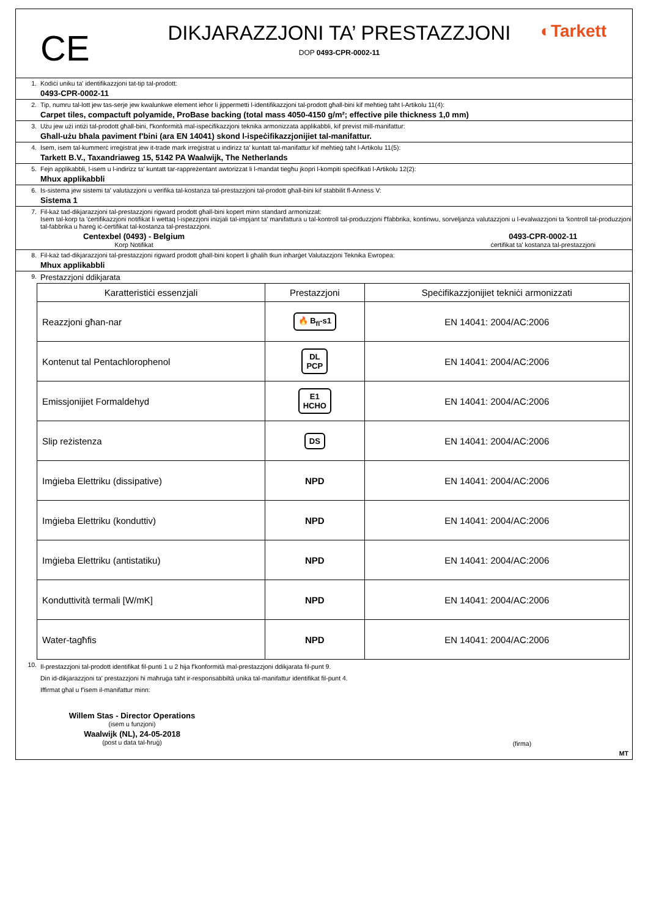CE
DIKJARAZZJONI TA’ PRESTAZZJONI
DOP 0493-CPR-0002-11
◐Tarkett
1. Kodiċi uniku ta' identifikazzjoni tat-tip tal-prodott:
0493-CPR-0002-11
2. Tip, numru tal-lott jew tas-serje jew kwalunkwe element ieħor li jippermetti l-identifikazzjoni tal-prodott għall-bini kif meħtieġ taħt l-Artikolu 11(4):
Carpet tiles, compactuft polyamide, ProBase backing (total mass 4050-4150 g/m²; effective pile thickness 1,0 mm)
3. Użu jew użi intiżi tal-prodott għall-bini, f'konformità mal-ispeċifikazzjoni teknika armonizzata applikabbli, kif previst mill-manifattur:
Għall-użu bħala paviment f'bini (ara EN 14041) skond l-ispeċifikazzjonijiet tal-manifattur.
4. Isem, isem tal-kummerċ irreġistrat jew it-trade mark irreġistrat u indirizz ta' kuntatt tal-manifattur kif meħtieġ taħt l-Artikolu 11(5):
Tarkett B.V., Taxandriaweg 15, 5142 PA Waalwijk, The Netherlands
5. Fejn applikabbli, l-isem u l-indirizz ta' kuntatt tar-rappreżentant awtorizzat li l-mandat tiegħu jkopri l-kompiti speċifikati l-Artikolu 12(2):
Mhux applikabbli
6. Is-sistema jew sistemi ta' valutazzjoni u verifika tal-kostanza tal-prestazzjoni tal-prodott għall-bini kif stabbilit fl-Anness V:
Sistema 1
7. Fil-każ tad-dikjarazzjoni tal-prestazzjoni rigward prodott għall-bini kopert minn standard armonizzat:
Isem tal-korp ta 'ċertifikazzjoni notifikat li wettaq l-ispezzjoni inizjali tal-impjant ta' manifattura u tal-kontroll tal-produzzjoni f'fabbrika, kontinwu, sorveljanza valutazzjoni u l-evalwazzjoni ta 'kontroll tal-produzzjoni tal-fabbrika u ħareġ iċ-ċertifikat tal-kostanza tal-prestazzjoni.
Centexbel (0493) - Belgium
Korp Notifikat
0493-CPR-0002-11
ċertifikat ta' kostanza tal-prestazzjoni
8. Fil-każ tad-dikjarazzjoni tal-prestazzjoni rigward prodott għall-bini kopert li għalih tkun inħarġet Valutazzjoni Teknika Ewropea:
Mhux applikabbli
9.
Prestazzjoni ddikjarata
| Karatteristiċi essenzjali | Prestazzjoni | Speċifikazzjonijiet tekniċi armonizzati |
| --- | --- | --- |
| Reazzjoni għan-nar | 🔥 B<sub>fl</sub>-s1 | EN 14041: 2004/AC:2006 |
| Kontenut tal Pentachlorophenol | DL PCP | EN 14041: 2004/AC:2006 |
| Emissjonijiet Formaldehyd | E1 HCHO | EN 14041: 2004/AC:2006 |
| Slip reżistenza | DS | EN 14041: 2004/AC:2006 |
| Imġieba Elettriku (dissipative) | NPD | EN 14041: 2004/AC:2006 |
| Imġieba Elettriku (konduttiv) | NPD | EN 14041: 2004/AC:2006 |
| Imġieba Elettriku (antistatiku) | NPD | EN 14041: 2004/AC:2006 |
| Konduttività termali [W/mK] | NPD | EN 14041: 2004/AC:2006 |
| Water-tagħfis | NPD | EN 14041: 2004/AC:2006 |
10.
Il-prestazzjoni tal-prodott identifikat fil-punti 1 u 2 hija f'konformità mal-prestazzjoni ddikjarata fil-punt 9.
Din id-dikjarazzjoni ta' prestazzjoni hi maħruġa taħt ir-responsabbiltà unika tal-manifattur identifikat fil-punt 4.
Iffirmat għal u f'isem il-manifattur minn:
Willem Stas - Director Operations
(isem u funzjoni)
Waalwijk (NL), 24-05-2018
(post u data tal-ħruġ)
(firma)
MT